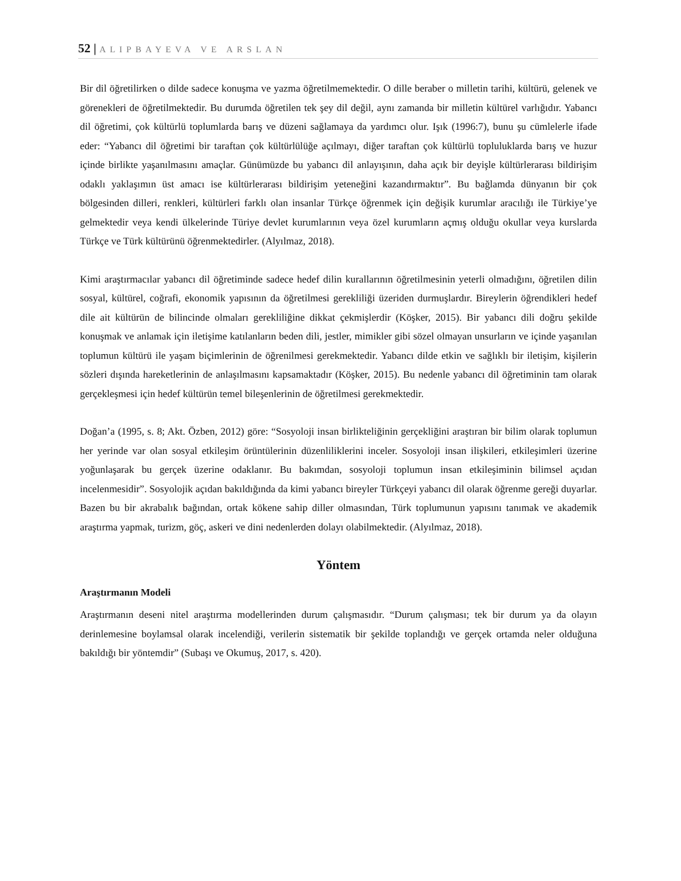52 | ALIPBAYEVA VE ARSLAN
Bir dil öğretilirken o dilde sadece konuşma ve yazma öğretilmemektedir. O dille beraber o milletin tarihi, kültürü, gelenek ve görenekleri de öğretilmektedir. Bu durumda öğretilen tek şey dil değil, aynı zamanda bir milletin kültürel varlığıdır. Yabancı dil öğretimi, çok kültürlü toplumlarda barış ve düzeni sağlamaya da yardımcı olur. Işık (1996:7), bunu şu cümlelerle ifade eder: “Yabancı dil öğretimi bir taraftan çok kültürlülüğe açılmayı, diğer taraftan çok kültürlü topluluklarda barış ve huzur içinde birlikte yaşanılmasını amaçlar. Günümüzde bu yabancı dil anlayışının, daha açık bir deyişle kültürlerarası bildirişim odaklı yaklaşımın üst amacı ise kültürlerarası bildirişim yeteneğini kazandırmaktır”. Bu bağlamda dünyanın bir çok bölgesinden dilleri, renkleri, kültürleri farklı olan insanlar Türkçe öğrenmek için değişik kurumlar aracılığı ile Türkiye’ye gelmektedir veya kendi ülkelerinde Türiye devlet kurumlarının veya özel kurumların açmış olduğu okullar veya kurslarda Türkçe ve Türk kültürünü öğrenmektedirler. (Alyılmaz, 2018).
Kimi araştırmacılar yabancı dil öğretiminde sadece hedef dilin kurallarının öğretilmesinin yeterli olmadığını, öğretilen dilin sosyal, kültürel, coğrafi, ekonomik yapısının da öğretilmesi gerekliliği üzeriden durmuşlardır. Bireylerin öğrendikleri hedef dile ait kültürün de bilincinde olmaları gerekliliğine dikkat çekmişlerdir (Köşker, 2015). Bir yabancı dili doğru şekilde konuşmak ve anlamak için iletişime katılanların beden dili, jestler, mimikler gibi sözel olmayan unsurların ve içinde yaşanılan toplumun kültürü ile yaşam biçimlerinin de öğrenilmesi gerekmektedir. Yabancı dilde etkin ve sağlıklı bir iletişim, kişilerin sözleri dışında hareketlerinin de anlaşılmasını kapsamaktadır (Köşker, 2015). Bu nedenle yabancı dil öğretiminin tam olarak gerçekleşmesi için hedef kültürün temel bileşenlerinin de öğretilmesi gerekmektedir.
Doğan’a (1995, s. 8; Akt. Özben, 2012) göre: “Sosyoloji insan birlikteliğinin gerçekliğini araştıran bir bilim olarak toplumun her yerinde var olan sosyal etkileşim örüntülerinin düzenliliklerini inceler. Sosyoloji insan ilişkileri, etkileşimleri üzerine yoğunlaşarak bu gerçek üzerine odaklanır. Bu bakımdan, sosyoloji toplumun insan etkileşiminin bilimsel açıdan incelenmesidir”. Sosyolojik açıdan bakıldığında da kimi yabancı bireyler Türkçeyi yabancı dil olarak öğrenme gereği duyarlar. Bazen bu bir akrabalık bağından, ortak kökene sahip diller olmasından, Türk toplumunun yapısını tanımak ve akademik araştırma yapmak, turizm, göç, askeri ve dini nedenlerden dolayı olabilmektedir. (Alyılmaz, 2018).
Yöntem
Araştırmanın Modeli
Araştırmanın deseni nitel araştırma modellerinden durum çalışmasıdır. “Durum çalışması; tek bir durum ya da olayın derinlemesine boylamsal olarak incelendiği, verilerin sistematik bir şekilde toplandığı ve gerçek ortamda neler olduğuna bakıldığı bir yöntemdir” (Subaşı ve Okumuş, 2017, s. 420).